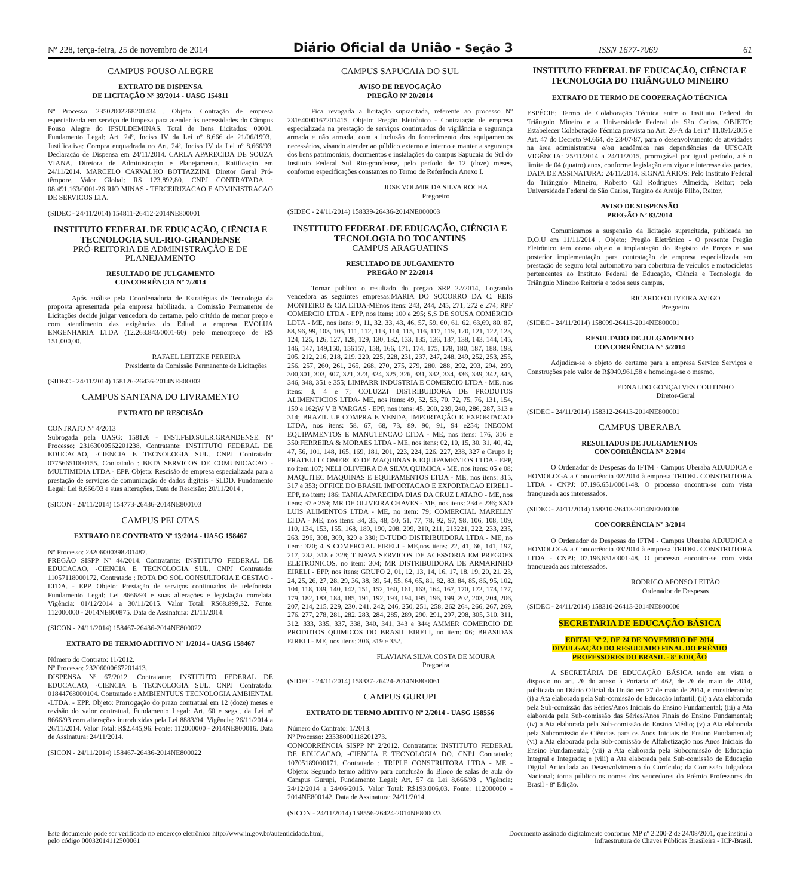Nº 228, terça-feira, 25 de novembro de 2014 Diário Oficial da União - Seção 3 ISSN 1677-7069 61
CAMPUS POUSO ALEGRE
EXTRATO DE DISPENSA
DE LICITAÇÃO Nº 39/2014 - UASG 154811
Nº Processo: 23502002268201434 . Objeto: Contração de empresa especializada em serviço de limpeza para atender às necessidades do Câmpus Pouso Alegre do IFSULDEMINAS. Total de Itens Licitados: 00001. Fundamento Legal: Art. 24º, Inciso IV da Lei nº 8.666 de 21/06/1993.. Justificativa: Compra enquadrada no Art. 24º, Inciso IV da Lei nº 8.666/93. Declaração de Dispensa em 24/11/2014. CARLA APARECIDA DE SOUZA VIANA. Diretora de Administração e Planejamento. Ratificação em 24/11/2014. MARCELO CARVALHO BOTTAZZINI. Diretor Geral Pró-têmpore. Valor Global: R$ 123.892,80. CNPJ CONTRATADA : 08.491.163/0001-26 RIO MINAS - TERCEIRIZACAO E ADMINISTRACAO DE SERVICOS LTA.
(SIDEC - 24/11/2014) 154811-26412-2014NE800001
INSTITUTO FEDERAL DE EDUCAÇÃO, CIÊNCIA E TECNOLOGIA SUL-RIO-GRANDENSE
PRÓ-REITORIA DE ADMINISTRAÇÃO E DE PLANEJAMENTO
RESULTADO DE JULGAMENTO
CONCORRÊNCIA Nº 7/2014
Após análise pela Coordenadoria de Estratégias de Tecnologia da proposta apresentada pela empresa habilitada, a Comissão Permanente de Licitações decide julgar vencedora do certame, pelo critério de menor preço e com atendimento das exigências do Edital, a empresa EVOLUA ENGENHARIA LTDA (12.263.843/0001-60) pelo menorpreço de R$ 151.000,00.
RAFAEL LEITZKE PEREIRA
Presidente da Comissão Permanente de Licitações
(SIDEC - 24/11/2014) 158126-26436-2014NE800003
CAMPUS SANTANA DO LIVRAMENTO
EXTRATO DE RESCISÃO
CONTRATO Nº 4/2013
Subrogada pela UASG: 158126 - INST.FED.SULR.GRANDENSE. Nº Processo: 23163000562201238. Contratante: INSTITUTO FEDERAL DE EDUCACAO, -CIENCIA E TECNOLOGIA SUL. CNPJ Contratado: 07756651000155. Contratado : BETA SERVICOS DE COMUNICACAO -MULTIMIDIA LTDA - EPP. Objeto: Rescisão de empresa especializada para a prestação de serviços de comunicação de dados digitais - SLDD. Fundamento Legal: Lei 8.666/93 e suas alterações. Data de Rescisão: 20/11/2014 .
(SICON - 24/11/2014) 154773-26436-2014NE800103
CAMPUS PELOTAS
EXTRATO DE CONTRATO Nº 13/2014 - UASG 158467
Nº Processo: 23206000398201487.
PREGÃO SISPP Nº 44/2014. Contratante: INSTITUTO FEDERAL DE EDUCACAO, -CIENCIA E TECNOLOGIA SUL. CNPJ Contratado: 11057118000172. Contratado : ROTA DO SOL CONSULTORIA E GESTAO -LTDA. - EPP. Objeto: Prestação de serviços continuados de telefonista. Fundamento Legal: Lei 8666/93 e suas alterações e legislação correlata. Vigência: 01/12/2014 a 30/11/2015. Valor Total: R$68.899,32. Fonte: 112000000 - 2014NE800875. Data de Assinatura: 21/11/2014.
(SICON - 24/11/2014) 158467-26436-2014NE800022
EXTRATO DE TERMO ADITIVO Nº 1/2014 - UASG 158467
Número do Contrato: 11/2012.
Nº Processo: 23206000667201413.
DISPENSA Nº 67/2012. Contratante: INSTITUTO FEDERAL DE EDUCACAO, -CIENCIA E TECNOLOGIA SUL. CNPJ Contratado: 01844768000104. Contratado : AMBIENTUUS TECNOLOGIA AMBIENTAL -LTDA. - EPP. Objeto: Prorrogação do prazo contratual em 12 (doze) meses e revisão do valor contratual. Fundamento Legal: Art. 60 e segs., da Lei nº 8666/93 com alterações introduzidas pela Lei 8883/94. Vigência: 26/11/2014 a 26/11/2014. Valor Total: R$2.445,96. Fonte: 112000000 - 2014NE800016. Data de Assinatura: 24/11/2014.
(SICON - 24/11/2014) 158467-26436-2014NE800022
CAMPUS SAPUCAIA DO SUL
AVISO DE REVOGAÇÃO
PREGÃO Nº 20/2014
Fica revogada a licitação supracitada, referente ao processo Nº 23164000167201415. Objeto: Pregão Eletrônico - Contratação de empresa especializada na prestação de serviços continuados de vigilância e segurança armada e não armada, com a inclusão do fornecimento dos equipamentos necessários, visando atender ao público externo e interno e manter a segurança dos bens patrimoniais, documentos e instalações do campus Sapucaia do Sul do Instituto Federal Sul Rio-grandense, pelo período de 12 (doze) meses, conforme especificações constantes no Termo de Referência Anexo I.
JOSE VOLMIR DA SILVA ROCHA
Pregoeiro
(SIDEC - 24/11/2014) 158339-26436-2014NE000003
INSTITUTO FEDERAL DE EDUCAÇÃO, CIÊNCIA E TECNOLOGIA DO TOCANTINS
CAMPUS ARAGUATINS
RESULTADO DE JULGAMENTO
PREGÃO Nº 22/2014
Tornar publico o resultado do pregao SRP 22/2014, Logrando vencedora as seguintes empresas:MARIA DO SOCORRO DA C. REIS MONTEIRO & CIA LTDA-MEnos itens: 243, 244, 245, 271, 272 e 274; RPF COMERCIO LTDA - EPP, nos itens: 100 e 295; S.S DE SOUSA COMÉRCIO LDTA - ME, nos itens: 9, 11, 32, 33, 43, 46, 57, 59, 60, 61, 62, 63,69, 80, 87, 88, 96, 99, 103, 105, 111, 112, 113, 114, 115, 116, 117, 119, 120, 121, 122, 123, 124, 125, 126, 127, 128, 129, 130, 132, 133, 135, 136, 137, 138, 143, 144, 145, 146, 147, 149,150, 156157, 158, 166, 171, 174, 175, 178, 180, 187, 188, 198, 205, 212, 216, 218, 219, 220, 225, 228, 231, 237, 247, 248, 249, 252, 253, 255, 256, 257, 260, 261, 265, 268, 270, 275, 279, 280, 288, 292, 293, 294, 299, 300,301, 303, 307, 321, 323, 324, 325, 326, 331, 332, 334, 336, 339, 342, 345, 346, 348, 351 e 355; LIMPARR INDUSTRIA E COMERCIO LTDA - ME, nos itens: 3, 4 e 7; COLUZZI DISTRIBUIDORA DE PRODUTOS ALIMENTICIOS LTDA- ME, nos itens: 49, 52, 53, 70, 72, 75, 76, 131, 154, 159 e 162;W V B VARGAS - EPP, nos itens: 45, 200, 239, 240, 286, 287, 313 e 314; BRAZIL UP COMPRA E VENDA, IMPORTAÇÃO E EXPORTACAO LTDA, nos itens: 58, 67, 68, 73, 89, 90, 91, 94 e254; INECOM EQUIPAMENTOS E MANUTENCAO LTDA - ME, nos itens: 176, 316 e 350;FERREIRA & MORAES LTDA - ME, nos itens: 02, 10, 15, 30, 31, 40, 42, 47, 56, 101, 148, 165, 169, 181, 201, 223, 224, 226, 227, 238, 327 e Grupo 1; FRATELLI COMERCIO DE MAQUINAS E EQUIPAMENTOS LTDA - EPP, no item:107; NELI OLIVEIRA DA SILVA QUIMICA - ME, nos itens: 05 e 08; MAQUITEC MAQUINAS E EQUIPAMENTOS LTDA - ME, nos itens: 315, 317 e 353; OFFICE DO BRASIL IMPORTACAO E EXPORTACAO EIRELI - EPP, no item: 186; TANIA APARECIDA DIAS DA CRUZ LATARO - ME, nos itens: 37 e 259; MR DE OLIVEIRA CHAVES - ME, nos itens: 234 e 236; SAO LUIS ALIMENTOS LTDA - ME, no item: 79; COMERCIAL MARELLY LTDA - ME, nos itens: 34, 35, 48, 50, 51, 77, 78, 92, 97, 98, 106, 108, 109, 110, 134, 153, 155, 168, 189, 190, 208, 209, 210, 211, 213221, 222, 233, 235, 263, 296, 308, 309, 329 e 330; D-TUDO DISTRIBUIDORA LTDA - ME, no item: 320; 4 S COMERCIAL EIRELI - ME,nos itens: 22, 41, 66, 141, 197, 217, 232, 318 e 328; T NAVA SERVICOS DE ACESSORIA EM PREGOES ELETRONICOS, no item: 304; MR DISTRIBUIDORA DE ARMARINHO EIRELI - EPP, nos itens: GRUPO 2, 01, 12, 13, 14, 16, 17, 18, 19, 20, 21, 23, 24, 25, 26, 27, 28, 29, 36, 38, 39, 54, 55, 64, 65, 81, 82, 83, 84, 85, 86, 95, 102, 104, 118, 139, 140, 142, 151, 152, 160, 161, 163, 164, 167, 170, 172, 173, 177, 179, 182, 183, 184, 185, 191, 192, 193, 194, 195, 196, 199, 202, 203, 204, 206, 207, 214, 215, 229, 230, 241, 242, 246, 250, 251, 258, 262 264, 266, 267, 269, 276, 277, 278, 281, 282, 283, 284, 285, 289, 290, 291, 297, 298, 305, 310, 311, 312, 333, 335, 337, 338, 340, 341, 343 e 344; AMMER COMERCIO DE PRODUTOS QUIMICOS DO BRASIL EIRELI, no item: 06; BRASIDAS EIRELI - ME, nos itens: 306, 319 e 352.
FLAVIANA SILVA COSTA DE MOURA
Pregoeira
(SIDEC - 24/11/2014) 158337-26424-2014NE800061
CAMPUS GURUPI
EXTRATO DE TERMO ADITIVO Nº 2/2014 - UASG 158556
Número do Contrato: 1/2013.
Nº Processo: 23338000118201273.
CONCORRÊNCIA SISPP Nº 2/2012. Contratante: INSTITUTO FEDERAL DE EDUCACAO, -CIENCIA E TECNOLOGIA DO. CNPJ Contratado: 10705189000171. Contratado : TRIPLE CONSTRUTORA LTDA - ME -Objeto: Segundo termo aditivo para conclusão do Bloco de salas de aula do Campus Gurupi. Fundamento Legal: Art. 57 da Lei 8.666/93 . Vigência: 24/12/2014 a 24/06/2015. Valor Total: R$193.006,03. Fonte: 112000000 - 2014NE800142. Data de Assinatura: 24/11/2014.
(SICON - 24/11/2014) 158556-26424-2014NE800023
INSTITUTO FEDERAL DE EDUCAÇÃO, CIÊNCIA E TECNOLOGIA DO TRIÂNGULO MINEIRO
EXTRATO DE TERMO DE COOPERAÇÃO TÉCNICA
ESPÉCIE: Termo de Colaboração Técnica entre o Instituto Federal do Triângulo Mineiro e a Universidade Federal de São Carlos. OBJETO: Estabelecer Colaboração Técnica prevista no Art. 26-A da Lei nº 11.091/2005 e Art. 47 do Decreto 94.664, de 23/07/87, para o desenvolvimento de atividades na área administrativa e/ou acadêmica nas dependências da UFSCAR VIGÊNCIA: 25/11/2014 a 24/11/2015, prorrogável por igual período, até o limite de 04 (quatro) anos, conforme legislação em vigor e interesse das partes. DATA DE ASSINATURA: 24/11/2014. SIGNATÁRIOS: Pelo Instituto Federal do Triângulo Mineiro, Roberto Gil Rodrigues Almeida, Reitor; pela Universidade Federal de São Carlos, Targino de Araújo Filho, Reitor.
AVISO DE SUSPENSÃO
PREGÃO Nº 83/2014
Comunicamos a suspensão da licitação supracitada, publicada no D.O.U em 11/11/2014 . Objeto: Pregão Eletrônico - O presente Pregão Eletrônico tem como objeto a implantação do Registro de Preços e sua posterior implementação para contratação de empresa especializada em prestação de seguro total automotivo para cobertura de veículos e motocicletas pertencentes ao Instituto Federal de Educação, Ciência e Tecnologia do Triângulo Mineiro Reitoria e todos seus campus.
RICARDO OLIVEIRA AVIGO
Pregoeiro
(SIDEC - 24/11/2014) 158099-26413-2014NE800001
RESULTADO DE JULGAMENTO
CONCORRÊNCIA Nº 5/2014
Adjudica-se o objeto do certame para a empresa Service Serviços e Construções pelo valor de R$949.961,58 e homologa-se o mesmo.
EDNALDO GONÇALVES COUTINHO
Diretor-Geral
(SIDEC - 24/11/2014) 158312-26413-2014NE800001
CAMPUS UBERABA
RESULTADOS DE JULGAMENTOS
CONCORRÊNCIA Nº 2/2014
O Ordenador de Despesas do IFTM - Campus Uberaba ADJUDICA e HOMOLOGA a Concorrência 02/2014 à empresa TRIDEL CONSTRUTORA LTDA - CNPJ: 07.196.651/0001-48. O processo encontra-se com vista franqueada aos interessados.
(SIDEC - 24/11/2014) 158310-26413-2014NE800006
CONCORRÊNCIA Nº 3/2014
O Ordenador de Despesas do IFTM - Campus Uberaba ADJUDICA e HOMOLOGA a Concorrência 03/2014 à empresa TRIDEL CONSTRUTORA LTDA - CNPJ: 07.196.651/0001-48. O processo encontra-se com vista franqueada aos interessados.
RODRIGO AFONSO LEITÃO
Ordenador de Despesas
(SIDEC - 24/11/2014) 158310-26413-2014NE800006
SECRETARIA DE EDUCAÇÃO BÁSICA
EDITAL Nº 2, DE 24 DE NOVEMBRO DE 2014
DIVULGAÇÃO DO RESULTADO FINAL DO PRÊMIO
PROFESSORES DO BRASIL - 8ª EDIÇÃO
A SECRETÁRIA DE EDUCAÇÃO BÁSICA tendo em vista o disposto no art. 26 do anexo à Portaria nº 462, de 26 de maio de 2014, publicada no Diário Oficial da União em 27 de maio de 2014, e considerando: (i) a Ata elaborada pela Sub-comissão de Educação Infantil; (ii) a Ata elaborada pela Sub-comissão das Séries/Anos Iniciais do Ensino Fundamental; (iii) a Ata elaborada pela Sub-comissão das Séries/Anos Finais do Ensino Fundamental; (iv) a Ata elaborada pela Sub-comissão do Ensino Médio; (v) a Ata elaborada pela Subcomissão de Ciências para os Anos Iniciais do Ensino Fundamental; (vi) a Ata elaborada pela Sub-comissão de Alfabetização nos Anos Iniciais do Ensino Fundamental; (vii) a Ata elaborada pela Subcomissão de Educação Integral e Integrada; e (viii) a Ata elaborada pela Sub-comissão de Educação Digital Articulada ao Desenvolvimento do Currículo; da Comissão Julgadora Nacional; torna público os nomes dos vencedores do Prêmio Professores do Brasil - 8ª Edição.
Este documento pode ser verificado no endereço eletrônico http://www.in.gov.br/autenticidade.html,
pelo código 00032014112500061 Documento assinado digitalmente conforme MP nº 2.200-2 de 24/08/2001, que institui a
Infraestrutura de Chaves Públicas Brasileira - ICP-Brasil.